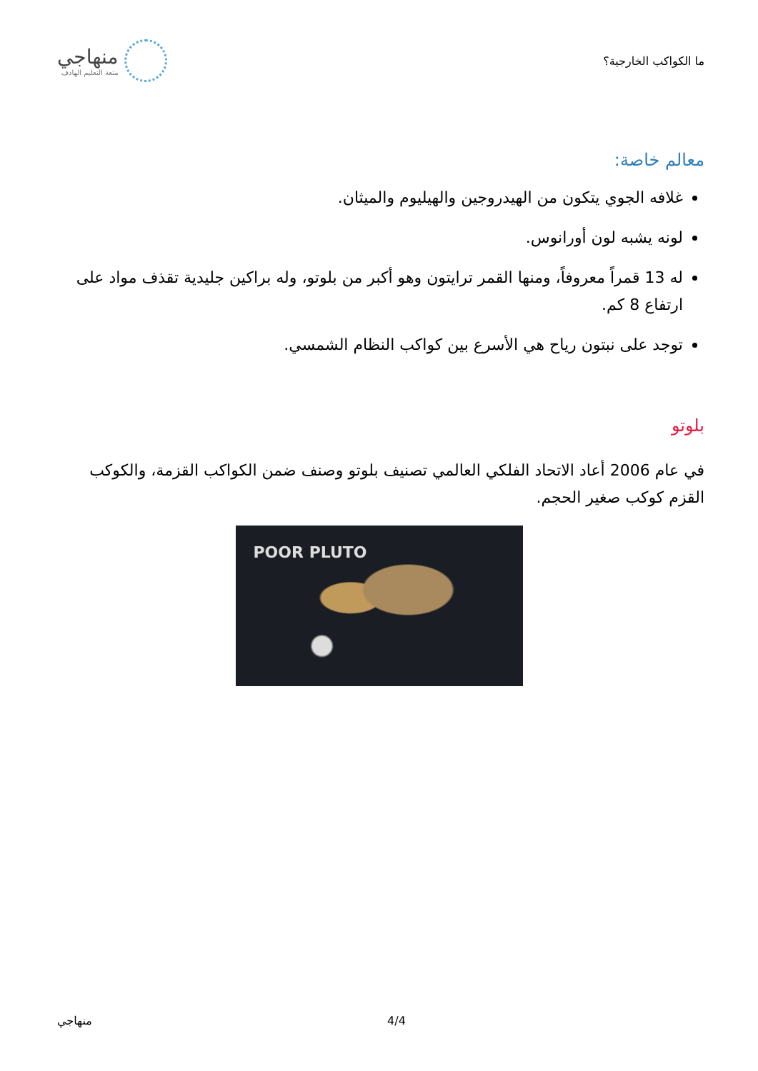ما الكواكب الخارجية؟
منهاجي
متعة التعليم الهادف
معالم خاصة:
غلافه الجوي يتكون من الهيدروجين والهيليوم والميثان.
لونه يشبه لون أورانوس.
له 13 قمراً معروفاً، ومنها القمر ترايتون وهو أكبر من بلوتو، وله براكين جليدية تقذف مواد على ارتفاع 8 كم.
توجد على نبتون رياح هي الأسرع بين كواكب النظام الشمسي.
بلوتو
في عام 2006 أعاد الاتحاد الفلكي العالمي تصنيف بلوتو وصنف ضمن الكواكب القزمة، والكوكب القزم كوكب صغير الحجم.
POOR PLUTO
منهاجي 4/4